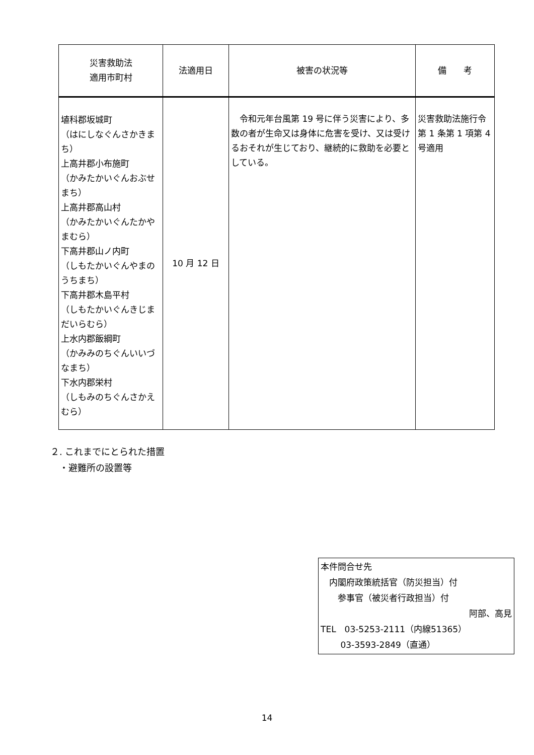| 災害救助法 適用市町村 | 法適用日 | 被害の状況等 | 備 考 |
| --- | --- | --- | --- |
| 埴科郡坂城町 （はにしなぐんさかきまち） 上高井郡小布施町 （かみたかいぐんおぶせまち） 上高井郡高山村 （かみたかいぐんたかやまむら） 下高井郡山ノ内町 （しもたかいぐんやまのうちまち） 下高井郡木島平村 （しもたかいぐんきじまだいらむら） 上水内郡飯綱町 （かみみのちぐんいいづなまち） 下水内郡栄村 （しもみのちぐんさかえむら） | 10 月 12 日 | 令和元年台風第 19 号に伴う災害により、多数の者が生命又は身体に危害を受け、又は受けるおそれが生じており、継続的に救助を必要としている。 | 災害救助法施行令第 1 条第 1 項第 4 号適用 |
２. これまでにとられた措置
　・避難所の設置等
本件問合せ先
　内閣府政策統括官（防災担当）付
　　参事官（被災者行政担当）付
阿部、高見
TEL　03-5253-2111（内線51365）
　　 03-3593-2849（直通）
14